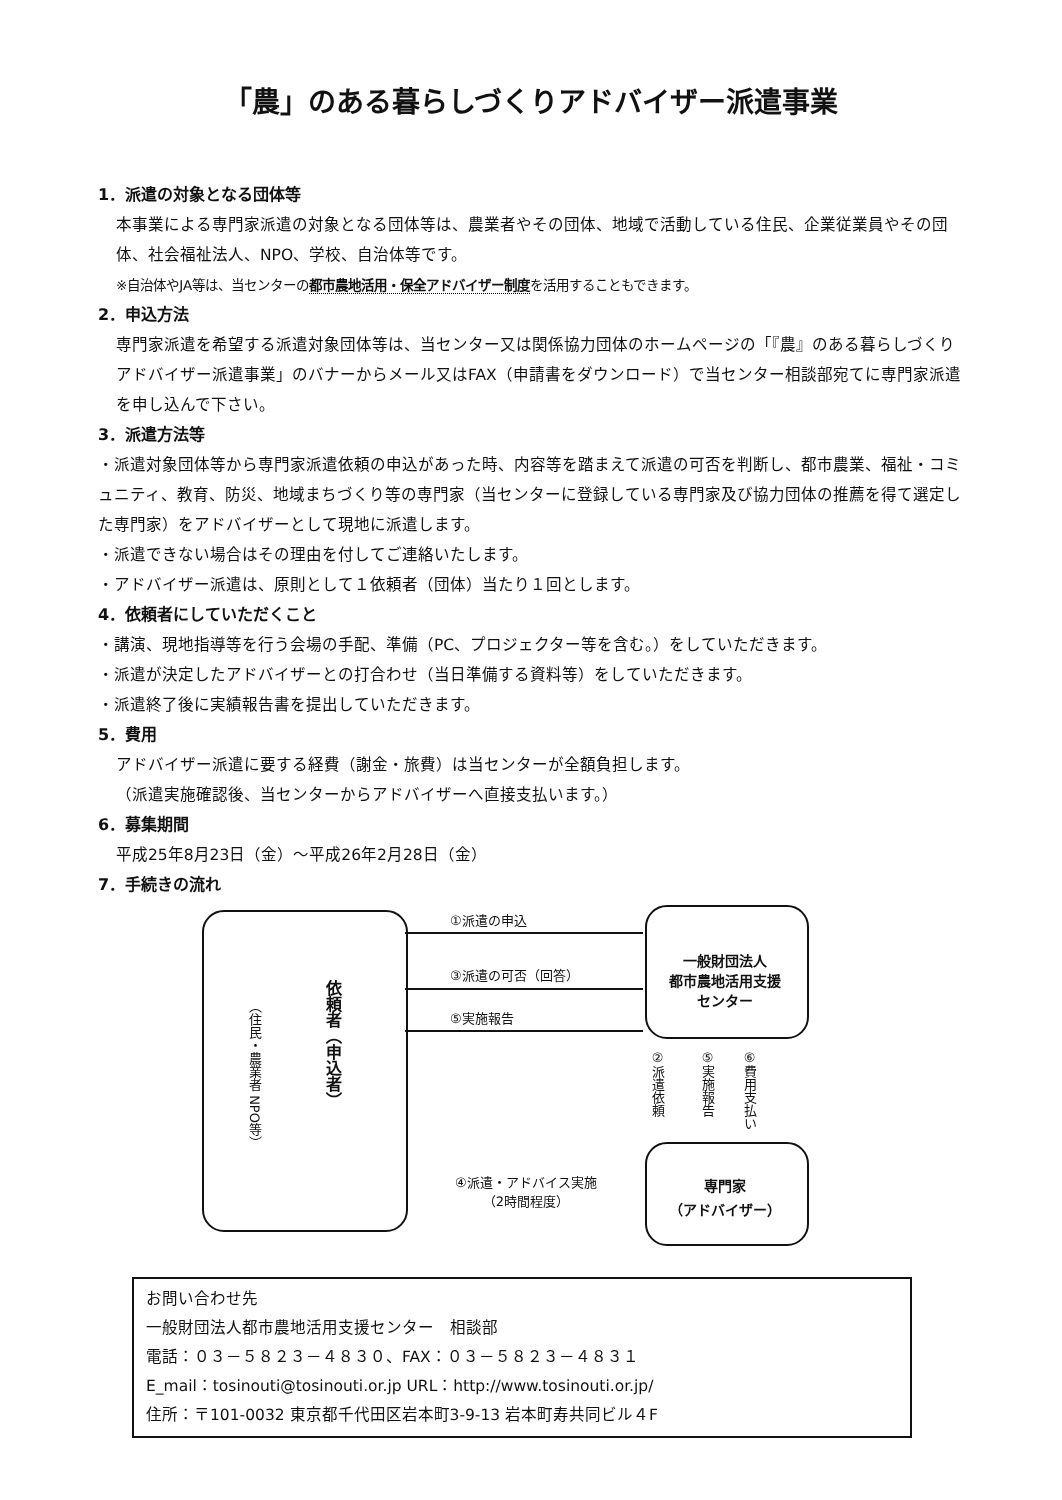「農」のある暮らしづくりアドバイザー派遣事業
1．派遣の対象となる団体等
本事業による専門家派遣の対象となる団体等は、農業者やその団体、地域で活動している住民、企業従業員やその団体、社会福祉法人、NPO、学校、自治体等です。
※自治体やJA等は、当センターの都市農地活用・保全アドバイザー制度を活用することもできます。
2．申込方法
専門家派遣を希望する派遣対象団体等は、当センター又は関係協力団体のホームページの「『農』のある暮らしづくりアドバイザー派遣事業」のバナーからメール又はFAX（申請書をダウンロード）で当センター相談部宛てに専門家派遣を申し込んで下さい。
3．派遣方法等
・派遣対象団体等から専門家派遣依頼の申込があった時、内容等を踏まえて派遣の可否を判断し、都市農業、福祉・コミュニティ、教育、防災、地域まちづくり等の専門家（当センターに登録している専門家及び協力団体の推薦を得て選定した専門家）をアドバイザーとして現地に派遣します。
・派遣できない場合はその理由を付してご連絡いたします。
・アドバイザー派遣は、原則として１依頼者（団体）当たり１回とします。
4．依頼者にしていただくこと
・講演、現地指導等を行う会場の手配、準備（PC、プロジェクター等を含む。）をしていただきます。
・派遣が決定したアドバイザーとの打合わせ（当日準備する資料等）をしていただきます。
・派遣終了後に実績報告書を提出していただきます。
5．費用
アドバイザー派遣に要する経費（謝金・旅費）は当センターが全額負担します。
（派遣実施確認後、当センターからアドバイザーへ直接支払います。）
6．募集期間
平成25年8月23日（金）～平成26年2月28日（金）
7．手続きの流れ
（住民・農業者 NPO等）
依頼者（申込者）
一般財団法人
都市農地活用支援
センター
専門家
（アドバイザー）
①派遣の申込
③派遣の可否（回答）
⑤実施報告
②派遣依頼
⑤実施報告
⑥費用支払い
④派遣・アドバイス実施
（2時間程度）
お問い合わせ先
一般財団法人都市農地活用支援センター　相談部
電話：０３－５８２３－４８３０、FAX：０３－５８２３－４８３１
E_mail：tosinouti@tosinouti.or.jp URL：http://www.tosinouti.or.jp/
住所：〒101-0032 東京都千代田区岩本町3-9-13 岩本町寿共同ビル４F